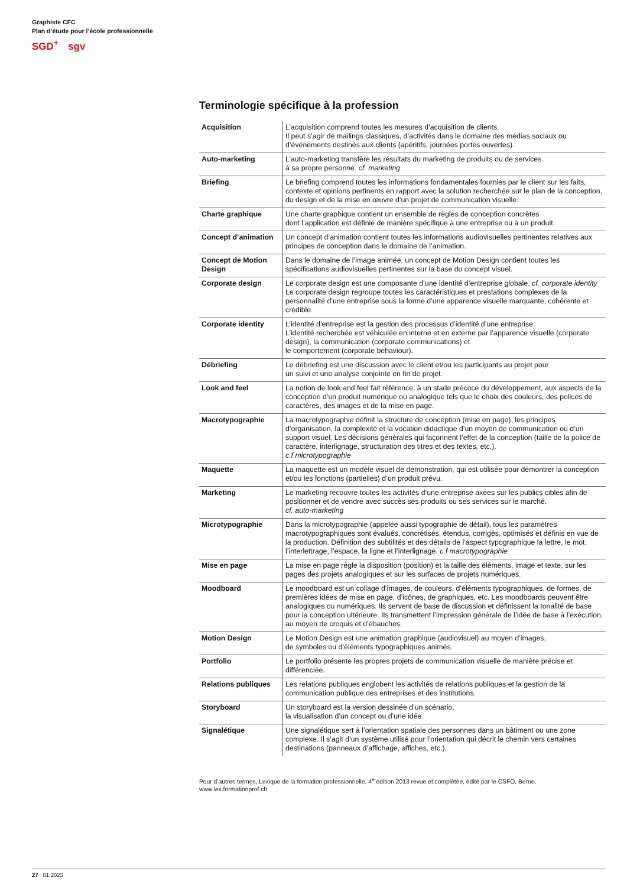Graphiste CFC
Plan d’étude pour l’école professionnelle
SGD<sup>+</sup> sgv
Terminologie spécifique à la profession
| Acquisition | L’acquisition comprend toutes les mesures d’acquisition de clients. Il peut s’agir de mailings classiques, d’activités dans le domaine des médias sociaux ou d’événements destinés aux clients (apéritifs, journées portes ouvertes). |
| Auto-marketing | L’auto-marketing transfère les résultats du marketing de produits ou de services à sa propre personne. cf. marketing |
| Briefing | Le briefing comprend toutes les informations fondamentales fournies par le client sur les faits, contexte et opinions pertinents en rapport avec la solution recherchée sur le plan de la conception, du design et de la mise en œuvre d’un projet de communication visuelle. |
| Charte graphique | Une charte graphique contient un ensemble de règles de conception concrètes dont l’application est définie de manière spécifique à une entreprise ou à un produit. |
| Concept d’animation | Un concept d’animation contient toutes les informations audiovisuelles pertinentes relatives aux principes de conception dans le domaine de l’animation. |
| Concept de Motion Design | Dans le domaine de l’image animée, un concept de Motion Design contient toutes les spécifications audiovisuelles pertinentes sur la base du concept visuel. |
| Corporate design | Le corporate design est une composante d’une identité d’entreprise globale. cf. corporate identity Le corporate design regroupe toutes les caractéristiques et prestations complexes de la personnalité d’une entreprise sous la forme d’une apparence visuelle marquante, cohérente et crédible. |
| Corporate identity | L’identité d’entreprise est la gestion des processus d’identité d’une entreprise. L’identité recherchée est véhiculée en interne et en externe par l’apparence visuelle (corporate design), la communication (corporate communications) et le comportement (corporate behaviour). |
| Débriefing | Le débriefing est une discussion avec le client et/ou les participants au projet pour un suivi et une analyse conjointe en fin de projet. |
| Look and feel | La notion de look and feel fait référence, à un stade précoce du développement, aux aspects de la conception d’un produit numérique ou analogique tels que le choix des couleurs, des polices de caractères, des images et de la mise en page. |
| Macrotypographie | La macrotypographie définit la structure de conception (mise en page), les principes d’organisation, la complexité et la vocation didactique d’un moyen de communication ou d’un support visuel. Les décisions générales qui façonnent l’effet de la conception (taille de la police de caractère, interlignage, structuration des titres et des textes, etc.). c.f microtypographie |
| Maquette | La maquette est un modèle visuel de démonstration, qui est utilisée pour démontrer la conception et/ou les fonctions (partielles) d’un produit prévu. |
| Marketing | Le marketing recouvre toutes les activités d’une entreprise axées sur les publics cibles afin de positionner et de vendre avec succès ses produits ou ses services sur le marché. cf. auto-marketing |
| Microtypographie | Dans la microtypographie (appelée aussi typographie de détail), tous les paramètres macrotypographiques sont évalués, concrétisés, étendus, corrigés, optimisés et définis en vue de la production. Définition des subtilités et des détails de l’aspect typographique la lettre, le mot, l’interlettrage, l’espace, la ligne et l’interlignage. c.f macrotypographie |
| Mise en page | La mise en page règle la disposition (position) et la taille des éléments, image et texte, sur les pages des projets analogiques et sur les surfaces de projets numériques. |
| Moodboard | Le moodboard est un collage d’images, de couleurs, d’éléments typographiques, de formes, de premières idées de mise en page, d’icônes, de graphiques, etc. Les moodboards peuvent être analogiques ou numériques. Ils servent de base de discussion et définissent la tonalité de base pour la conception ultérieure. Ils transmettent l’impression générale de l’idée de base à l’exécution, au moyen de croquis et d’ébauches. |
| Motion Design | Le Motion Design est une animation graphique (audiovisuel) au moyen d’images, de symboles ou d’éléments typographiques animés. |
| Portfolio | Le portfolio présente les propres projets de communication visuelle de manière précise et différenciée. |
| Relations publiques | Les relations publiques englobent les activités de relations publiques et la gestion de la communication publique des entreprises et des institutions. |
| Storyboard | Un storyboard est la version dessinée d’un scénario, la visualisation d’un concept ou d’une idée. |
| Signalétique | Une signalétique sert à l’orientation spatiale des personnes dans un bâtiment ou une zone complexe. Il s’agit d’un système utilisé pour l’orientation qui décrit le chemin vers certaines destinations (panneaux d’affichage, affiches, etc.). |
Pour d’autres termes, Lexique de la formation professionnelle, 4<sup>e</sup> édition 2013 revue et complétée, édité par le CSFO, Berne,
www.lex.formationprof.ch
27 01.2023